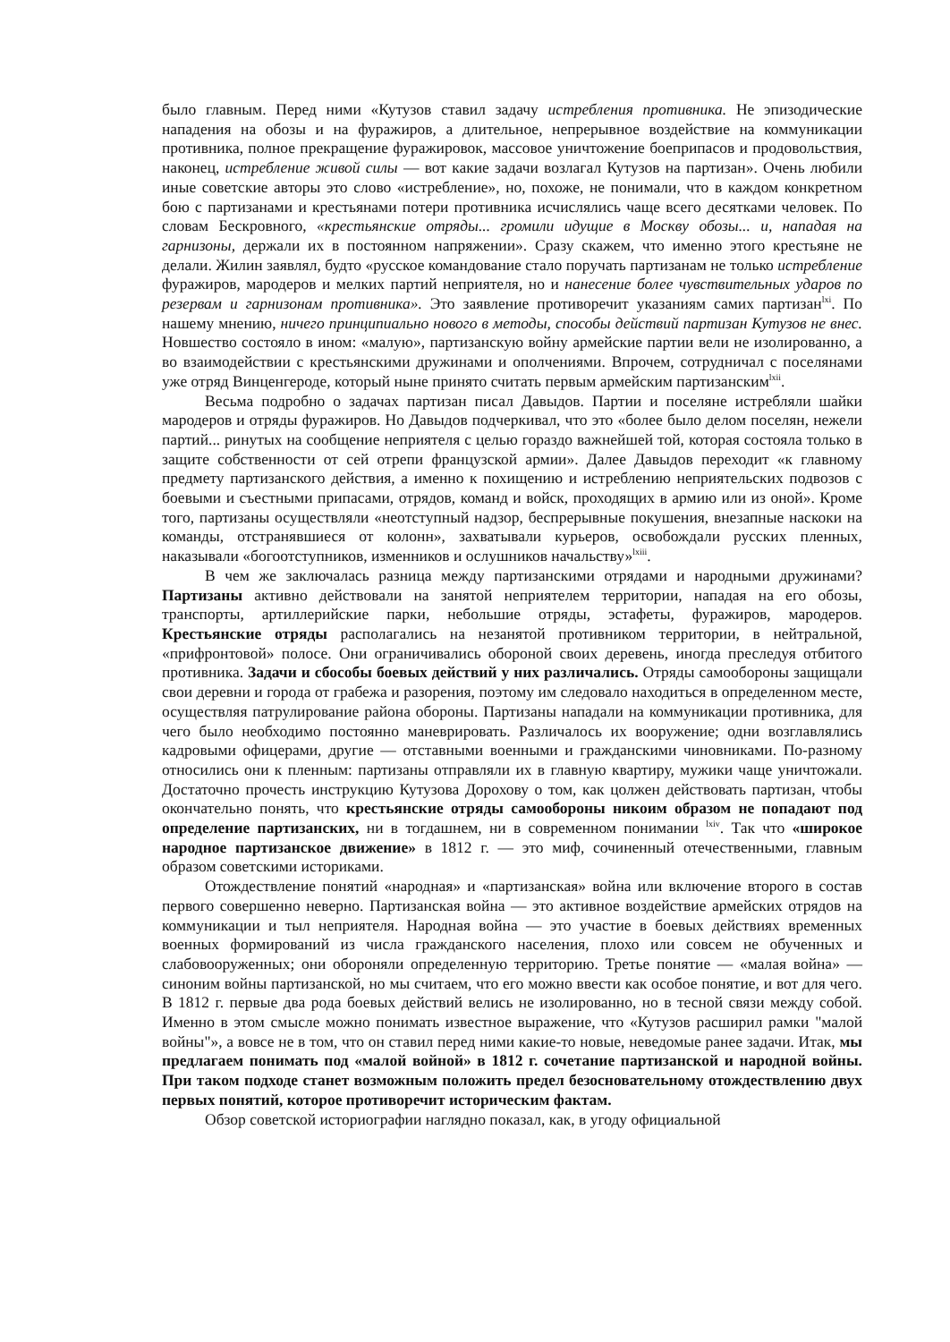было главным. Перед ними «Кутузов ставил задачу истребления противника. Не эпизодические нападения на обозы и на фуражиров, а длительное, непрерывное воздействие на коммуникации противника, полное прекращение фуражировок, массовое уничтожение боеприпасов и продовольствия, наконец, истребление живой силы — вот какие задачи возлагал Кутузов на партизан». Очень любили иные советские авторы это слово «истребление», но, похоже, не понимали, что в каждом конкретном бою с партизанами и крестьянами потери противника исчислялись чаще всего десятками человек. По словам Бескровного, «крестьянские отряды... громили идущие в Москву обозы... и, нападая на гарнизоны, держали их в постоянном напряжении». Сразу скажем, что именно этого крестьяне не делали. Жилин заявлял, будто «русское командование стало поручать партизанам не только истребление фуражиров, мародеров и мелких партий неприятеля, но и нанесение более чувствительных ударов по резервам и гарнизонам противника». Это заявление противоречит указаниям самих партизан<sup>lxi</sup>. По нашему мнению, ничего принципиально нового в методы, способы действий партизан Кутузов не внес. Новшество состояло в ином: «малую», партизанскую войну армейские партии вели не изолированно, а во взаимодействии с крестьянскими дружинами и ополчениями. Впрочем, сотрудничал с поселянами уже отряд Винценгероде, который ныне принято считать первым армейским партизанским<sup>lxii</sup>.
Весьма подробно о задачах партизан писал Давыдов. Партии и поселяне истребляли шайки мародеров и отряды фуражиров. Но Давыдов подчеркивал, что это «более было делом поселян, нежели партий... ринутых на сообщение неприятеля с целью гораздо важнейшей той, которая состояла только в защите собственности от сей отрепи французской армии». Далее Давыдов переходит «к главному предмету партизанского действия, а именно к похищению и истреблению неприятельских подвозов с боевыми и съестными припасами, отрядов, команд и войск, проходящих в армию или из оной». Кроме того, партизаны осуществляли «неотступный надзор, беспрерывные покушения, внезапные наскоки на команды, отстранявшиеся от колонн», захватывали курьеров, освобождали русских пленных, наказывали «богоотступников, изменников и ослушников начальству»<sup>lxiii</sup>.
В чем же заключалась разница между партизанскими отрядами и народными дружинами? Партизаны активно действовали на занятой неприятелем территории, нападая на его обозы, транспорты, артиллерийские парки, небольшие отряды, эстафеты, фуражиров, мародеров. Крестьянские отряды располагались на незанятой противником территории, в нейтральной, «прифронтовой» полосе. Они ограничивались обороной своих деревень, иногда преследуя отбитого противника. Задачи и сбособы боевых действий у них различались. Отряды самообороны защищали свои деревни и города от грабежа и разорения, поэтому им следовало находиться в определенном месте, осуществляя патрулирование района обороны. Партизаны нападали на коммуникации противника, для чего было необходимо постоянно маневрировать. Различалось их вооружение; одни возглавлялись кадровыми офицерами, другие — отставными военными и гражданскими чиновниками. По-разному относились они к пленным: партизаны отправляли их в главную квартиру, мужики чаще уничтожали. Достаточно прочесть инструкцию Кутузова Дорохову о том, как цолжен действовать партизан, чтобы окончательно понять, что крестьянские отряды самообороны никоим образом не попадают под определение партизанских, ни в тогдашнем, ни в современном понимании <sup>lxiv</sup>. Так что «широкое народное партизанское движение» в 1812 г. — это миф, сочиненный отечественными, главным образом советскими историками.
Отождествление понятий «народная» и «партизанская» война или включение второго в состав первого совершенно неверно. Партизанская война — это активное воздействие армейских отрядов на коммуникации и тыл неприятеля. Народная война — это участие в боевых действиях временных военных формирований из числа гражданского населения, плохо или совсем не обученных и слабовооруженных; они обороняли определенную территорию. Третье понятие — «малая война» — синоним войны партизанской, но мы считаем, что его можно ввести как особое понятие, и вот для чего. В 1812 г. первые два рода боевых действий велись не изолированно, но в тесной связи между собой. Именно в этом смысле можно понимать известное выражение, что «Кутузов расширил рамки "малой войны"», а вовсе не в том, что он ставил перед ними какие-то новые, неведомые ранее задачи. Итак, мы предлагаем понимать под «малой войной» в 1812 г. сочетание партизанской и народной войны. При таком подходе станет возможным положить предел безосновательному отождествлению двух первых понятий, которое противоречит историческим фактам.
Обзор советской историографии наглядно показал, как, в угоду официальной